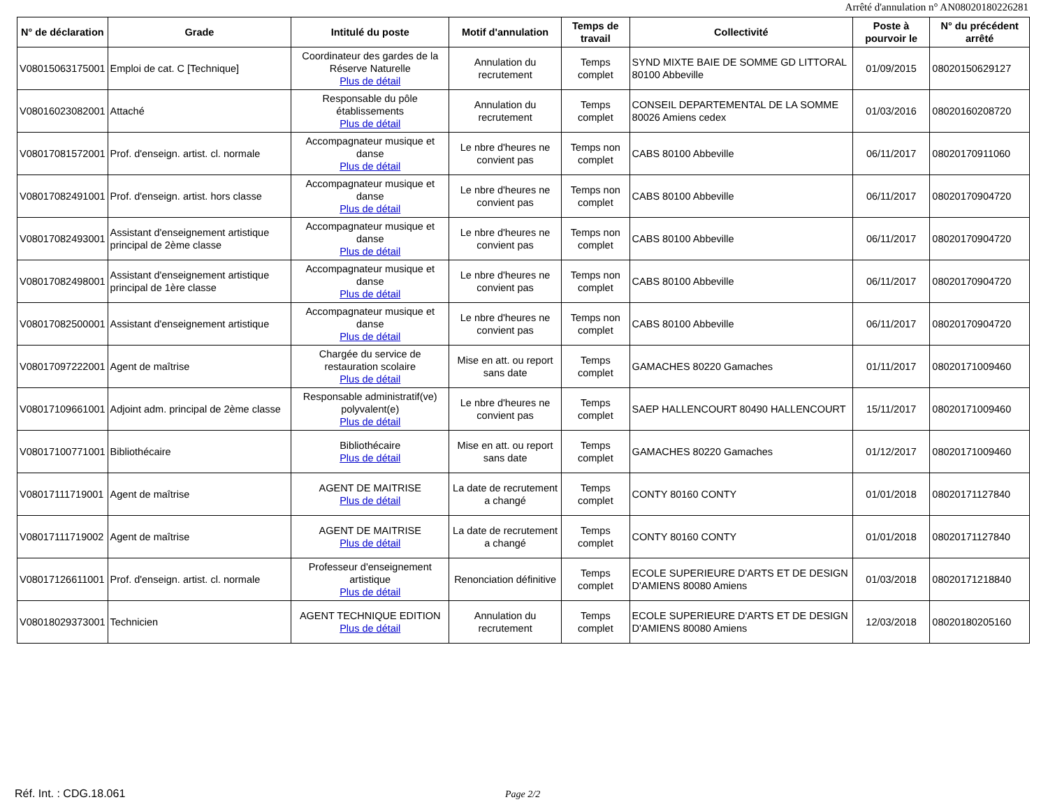Arrêté d'annulation n° AN08020180226281
| N° de déclaration | Grade | Intitulé du poste | Motif d'annulation | Temps de travail | Collectivité | Poste à pourvoir le | N° du précédent arrêté |
| --- | --- | --- | --- | --- | --- | --- | --- |
| V08015063175001 | Emploi de cat. C [Technique] | Coordinateur des gardes de la Réserve Naturelle Plus de détail | Annulation du recrutement | Temps complet | SYND MIXTE BAIE DE SOMME GD LITTORAL 80100 Abbeville | 01/09/2015 | 08020150629127 |
| V08016023082001 | Attaché | Responsable du pôle établissements Plus de détail | Annulation du recrutement | Temps complet | CONSEIL DEPARTEMENTAL DE LA SOMME 80026 Amiens cedex | 01/03/2016 | 08020160208720 |
| V08017081572001 | Prof. d'enseign. artist. cl. normale | Accompagnateur musique et danse Plus de détail | Le nbre d'heures ne convient pas | Temps non complet | CABS 80100 Abbeville | 06/11/2017 | 08020170911060 |
| V08017082491001 | Prof. d'enseign. artist. hors classe | Accompagnateur musique et danse Plus de détail | Le nbre d'heures ne convient pas | Temps non complet | CABS 80100 Abbeville | 06/11/2017 | 08020170904720 |
| V08017082493001 | Assistant d'enseignement artistique principal de 2ème classe | Accompagnateur musique et danse Plus de détail | Le nbre d'heures ne convient pas | Temps non complet | CABS 80100 Abbeville | 06/11/2017 | 08020170904720 |
| V08017082498001 | Assistant d'enseignement artistique principal de 1ère classe | Accompagnateur musique et danse Plus de détail | Le nbre d'heures ne convient pas | Temps non complet | CABS 80100 Abbeville | 06/11/2017 | 08020170904720 |
| V08017082500001 | Assistant d'enseignement artistique | Accompagnateur musique et danse Plus de détail | Le nbre d'heures ne convient pas | Temps non complet | CABS 80100 Abbeville | 06/11/2017 | 08020170904720 |
| V08017097222001 | Agent de maîtrise | Chargée du service de restauration scolaire Plus de détail | Mise en att. ou report sans date | Temps complet | GAMACHES 80220 Gamaches | 01/11/2017 | 08020171009460 |
| V08017109661001 | Adjoint adm. principal de 2ème classe | Responsable administratif(ve) polyvalent(e) Plus de détail | Le nbre d'heures ne convient pas | Temps complet | SAEP HALLENCOURT 80490 HALLENCOURT | 15/11/2017 | 08020171009460 |
| V08017100771001 | Bibliothécaire | Bibliothécaire Plus de détail | Mise en att. ou report sans date | Temps complet | GAMACHES 80220 Gamaches | 01/12/2017 | 08020171009460 |
| V08017111719001 | Agent de maîtrise | AGENT DE MAITRISE Plus de détail | La date de recrutement a changé | Temps complet | CONTY 80160 CONTY | 01/01/2018 | 08020171127840 |
| V08017111719002 | Agent de maîtrise | AGENT DE MAITRISE Plus de détail | La date de recrutement a changé | Temps complet | CONTY 80160 CONTY | 01/01/2018 | 08020171127840 |
| V08017126611001 | Prof. d'enseign. artist. cl. normale | Professeur d'enseignement artistique Plus de détail | Renonciation définitive | Temps complet | ECOLE SUPERIEURE D'ARTS ET DE DESIGN D'AMIENS 80080 Amiens | 01/03/2018 | 08020171218840 |
| V08018029373001 | Technicien | AGENT TECHNIQUE EDITION Plus de détail | Annulation du recrutement | Temps complet | ECOLE SUPERIEURE D'ARTS ET DE DESIGN D'AMIENS 80080 Amiens | 12/03/2018 | 08020180205160 |
Réf. Int. : CDG.18.061 Page 2/2